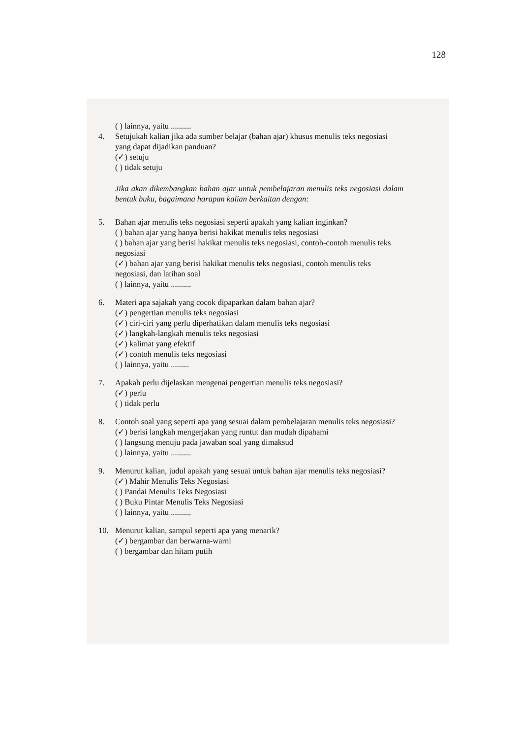128
( ) lainnya, yaitu ..........
4. Setujukah kalian jika ada sumber belajar (bahan ajar) khusus menulis teks negosiasi yang dapat dijadikan panduan?
(✓) setuju
( ) tidak setuju
Jika akan dikembangkan bahan ajar untuk pembelajaran menulis teks negosiasi dalam bentuk buku, bagaimana harapan kalian berkaitan dengan:
5. Bahan ajar menulis teks negosiasi seperti apakah yang kalian inginkan?
( ) bahan ajar yang hanya berisi hakikat menulis teks negosiasi
( ) bahan ajar yang berisi hakikat menulis teks negosiasi, contoh-contoh menulis teks negosiasi
(✓) bahan ajar yang berisi hakikat menulis teks negosiasi, contoh menulis teks negosiasi, dan latihan soal
( ) lainnya, yaitu ..........
6. Materi apa sajakah yang cocok dipaparkan dalam bahan ajar?
(✓) pengertian menulis teks negosiasi
(✓) ciri-ciri yang perlu diperhatikan dalam menulis teks negosiasi
(✓) langkah-langkah menulis teks negosiasi
(✓) kalimat yang efektif
(✓) contoh menulis teks negosiasi
( ) lainnya, yaitu .........
7. Apakah perlu dijelaskan mengenai pengertian menulis teks negosiasi?
(✓) perlu
( ) tidak perlu
8. Contoh soal yang seperti apa yang sesuai dalam pembelajaran menulis teks negosiasi?
(✓) berisi langkah mengerjakan yang runtut dan mudah dipahami
( ) langsung menuju pada jawaban soal yang dimaksud
( ) lainnya, yaitu ..........
9. Menurut kalian, judul apakah yang sesuai untuk bahan ajar menulis teks negosiasi?
(✓) Mahir Menulis Teks Negosiasi
( ) Pandai Menulis Teks Negosiasi
( ) Buku Pintar Menulis Teks Negosiasi
( ) lainnya, yaitu ..........
10. Menurut kalian, sampul seperti apa yang menarik?
(✓) bergambar dan berwarna-warni
( ) bergambar dan hitam putih